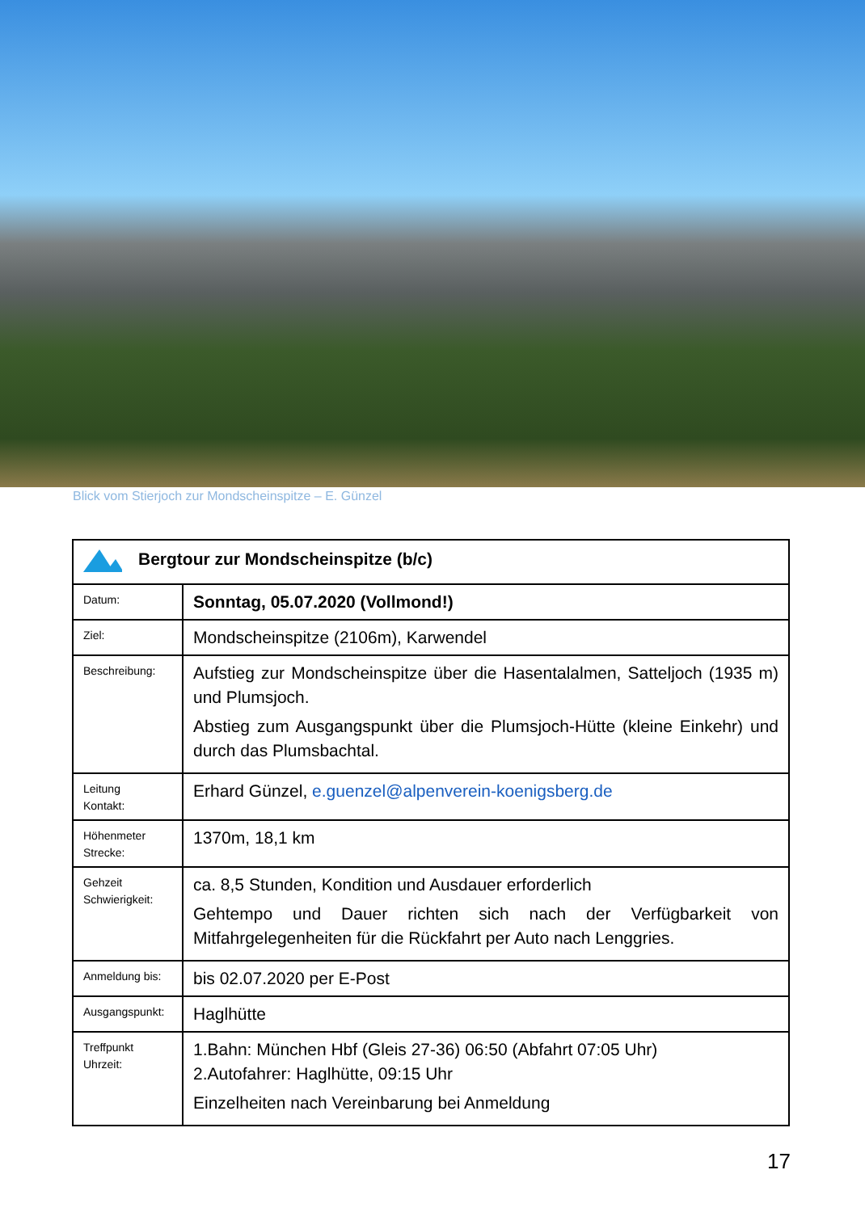Blick vom Stierjoch zur Mondscheinspitze – E. Günzel
| Bergtour zur Mondscheinspitze (b/c) | |
| Datum: | Sonntag, 05.07.2020 (Vollmond!) |
| Ziel: | Mondscheinspitze (2106m), Karwendel |
| Beschreibung: | Aufstieg zur Mondscheinspitze über die Hasentalalmen, Satteljoch (1935 m) und Plumsjoch. Abstieg zum Ausgangspunkt über die Plumsjoch-Hütte (kleine Einkehr) und durch das Plumsbachtal. |
| Leitung Kontakt: | Erhard Günzel, e.guenzel@alpenverein-koenigsberg.de |
| Höhenmeter Strecke: | 1370m, 18,1 km |
| Gehzeit Schwierigkeit: | ca. 8,5 Stunden, Kondition und Ausdauer erforderlich Gehtempo und Dauer richten sich nach der Verfügbarkeit von Mitfahrgelegenheiten für die Rückfahrt per Auto nach Lenggries. |
| Anmeldung bis: | bis 02.07.2020 per E-Post |
| Ausgangspunkt: | Haglhütte |
| Treffpunkt Uhrzeit: | 1.Bahn: München Hbf (Gleis 27-36) 06:50 (Abfahrt 07:05 Uhr) 2.Autofahrer: Haglhütte, 09:15 Uhr Einzelheiten nach Vereinbarung bei Anmeldung |
17